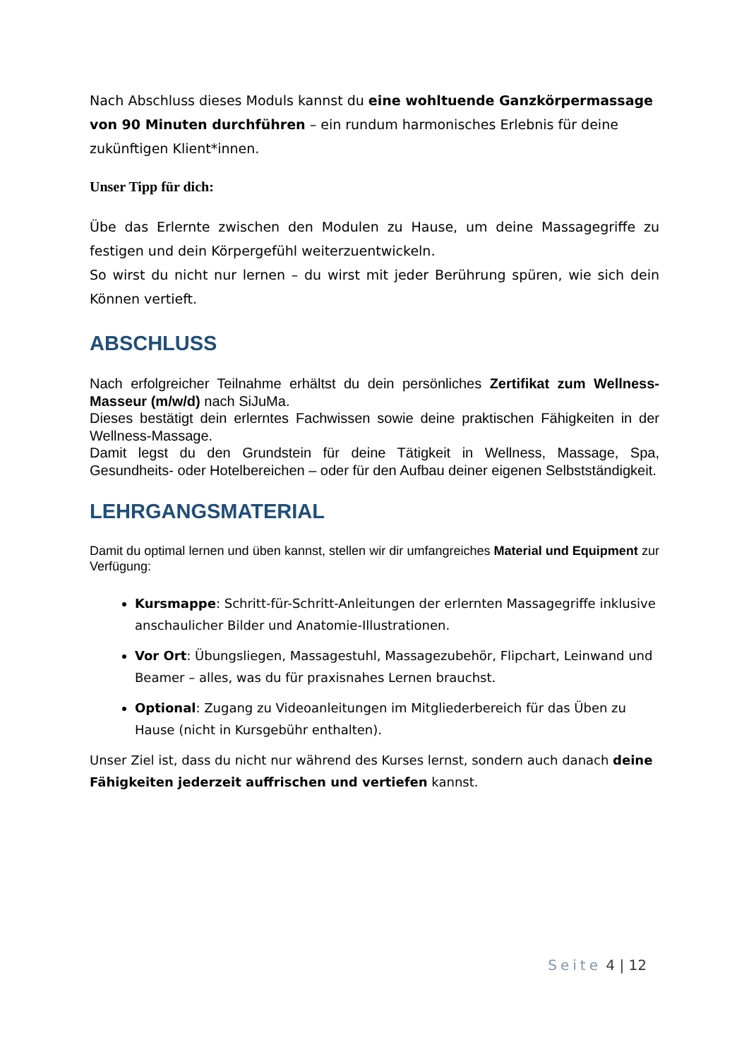Nach Abschluss dieses Moduls kannst du eine wohltuende Ganzkörpermassage von 90 Minuten durchführen – ein rundum harmonisches Erlebnis für deine zukünftigen Klient*innen.
Unser Tipp für dich:
Übe das Erlernte zwischen den Modulen zu Hause, um deine Massagegriffe zu festigen und dein Körpergefühl weiterzuentwickeln.
So wirst du nicht nur lernen – du wirst mit jeder Berührung spüren, wie sich dein Können vertieft.
ABSCHLUSS
Nach erfolgreicher Teilnahme erhältst du dein persönliches Zertifikat zum Wellness-Masseur (m/w/d) nach SiJuMa.
Dieses bestätigt dein erlerntes Fachwissen sowie deine praktischen Fähigkeiten in der Wellness-Massage.
Damit legst du den Grundstein für deine Tätigkeit in Wellness, Massage, Spa, Gesundheits- oder Hotelbereichen – oder für den Aufbau deiner eigenen Selbstständigkeit.
LEHRGANGSMATERIAL
Damit du optimal lernen und üben kannst, stellen wir dir umfangreiches Material und Equipment zur Verfügung:
Kursmappe: Schritt-für-Schritt-Anleitungen der erlernten Massagegriffe inklusive anschaulicher Bilder und Anatomie-Illustrationen.
Vor Ort: Übungsliegen, Massagestuhl, Massagezubehör, Flipchart, Leinwand und Beamer – alles, was du für praxisnahes Lernen brauchst.
Optional: Zugang zu Videoanleitungen im Mitgliederbereich für das Üben zu Hause (nicht in Kursgebühr enthalten).
Unser Ziel ist, dass du nicht nur während des Kurses lernst, sondern auch danach deine Fähigkeiten jederzeit auffrischen und vertiefen kannst.
Seite 4 | 12